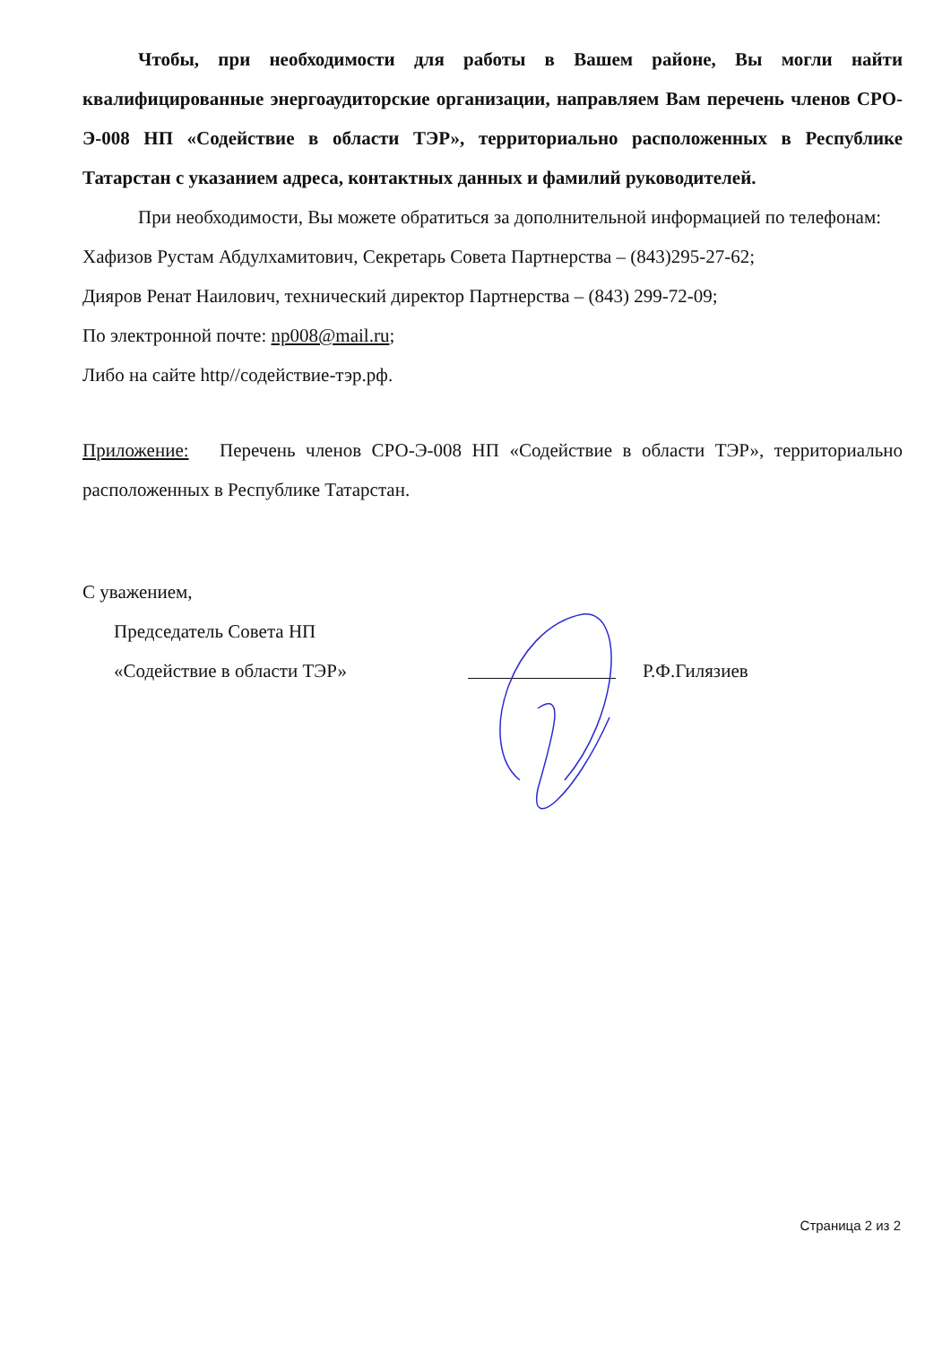Чтобы, при необходимости для работы в Вашем районе, Вы могли найти квалифицированные энергоаудиторские организации, направляем Вам перечень членов СРО-Э-008 НП «Содействие в области ТЭР», территориально расположенных в Республике Татарстан с указанием адреса, контактных данных и фамилий руководителей.
При необходимости, Вы можете обратиться за дополнительной информацией по телефонам:
Хафизов Рустам Абдулхамитович, Секретарь Совета Партнерства – (843)295-27-62;
Дияров Ренат Наилович, технический директор Партнерства – (843) 299-72-09;
По электронной почте: np008@mail.ru;
Либо на сайте http//содействие-тэр.рф.
Приложение: Перечень членов СРО-Э-008 НП «Содействие в области ТЭР», территориально расположенных в Республике Татарстан.
С уважением,
Председатель Совета НП
«Содействие в области ТЭР» Р.Ф.Гилязиев
Страница 2 из 2